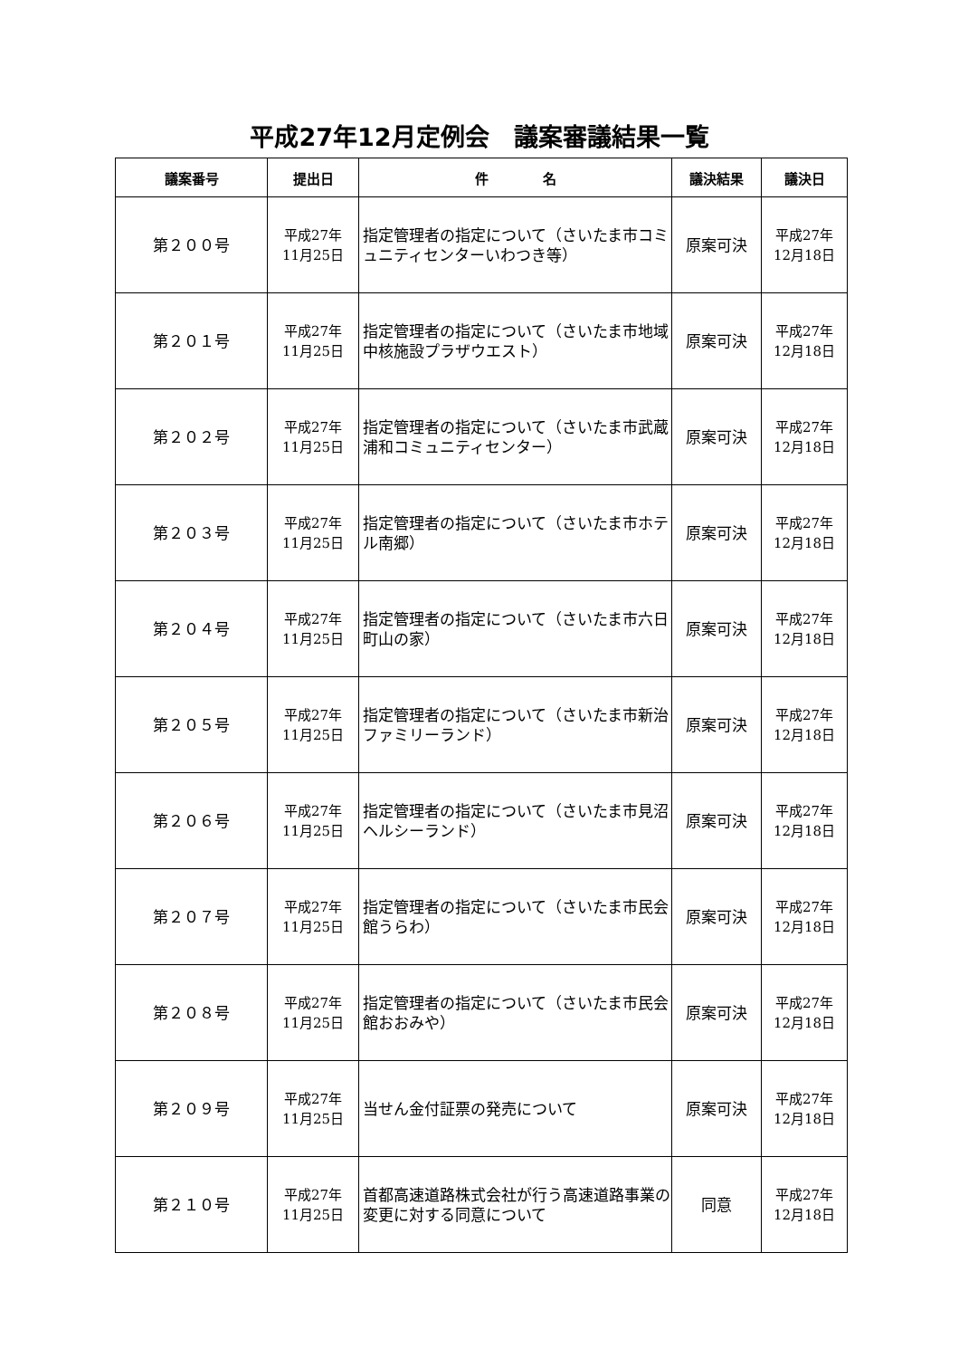平成27年12月定例会　議案審議結果一覧
| 議案番号 | 提出日 | 件 名 | 議決結果 | 議決日 |
| --- | --- | --- | --- | --- |
| 第２００号 | 平成27年 11月25日 | 指定管理者の指定について（さいたま市コミュニティセンターいわつき等） | 原案可決 | 平成27年 12月18日 |
| 第２０１号 | 平成27年 11月25日 | 指定管理者の指定について（さいたま市地域中核施設プラザウエスト） | 原案可決 | 平成27年 12月18日 |
| 第２０２号 | 平成27年 11月25日 | 指定管理者の指定について（さいたま市武蔵浦和コミュニティセンター） | 原案可決 | 平成27年 12月18日 |
| 第２０３号 | 平成27年 11月25日 | 指定管理者の指定について（さいたま市ホテル南郷） | 原案可決 | 平成27年 12月18日 |
| 第２０４号 | 平成27年 11月25日 | 指定管理者の指定について（さいたま市六日町山の家） | 原案可決 | 平成27年 12月18日 |
| 第２０５号 | 平成27年 11月25日 | 指定管理者の指定について（さいたま市新治ファミリーランド） | 原案可決 | 平成27年 12月18日 |
| 第２０６号 | 平成27年 11月25日 | 指定管理者の指定について（さいたま市見沼ヘルシーランド） | 原案可決 | 平成27年 12月18日 |
| 第２０７号 | 平成27年 11月25日 | 指定管理者の指定について（さいたま市民会館うらわ） | 原案可決 | 平成27年 12月18日 |
| 第２０８号 | 平成27年 11月25日 | 指定管理者の指定について（さいたま市民会館おおみや） | 原案可決 | 平成27年 12月18日 |
| 第２０９号 | 平成27年 11月25日 | 当せん金付証票の発売について | 原案可決 | 平成27年 12月18日 |
| 第２１０号 | 平成27年 11月25日 | 首都高速道路株式会社が行う高速道路事業の変更に対する同意について | 同意 | 平成27年 12月18日 |